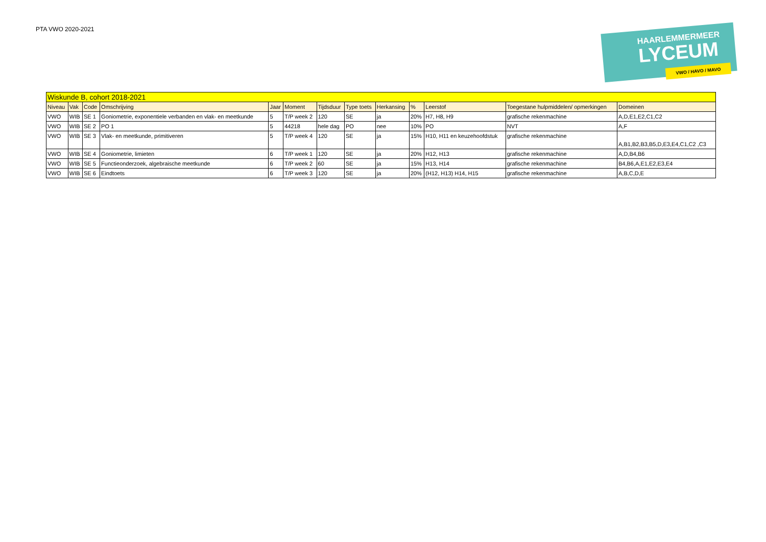PTA VWO 2020-2021
HAARLEMMERMEER
LYCEUM
VWO / HAVO / MAVO
| Wiskunde B, cohort 2018-2021 | | | | | | | | | | | | |
| Niveau | Vak | Code | Omschrijving | Jaar | Moment | Tijdsduur | Type toets | Herkansing | % | Leerstof | Toegestane hulpmiddelen/ opmerkingen | Domeinen |
| VWO | WIB | SE 1 | Goniometrie, exponentiele verbanden en vlak- en meetkunde | 5 | T/P week 2 | 120 | SE | ja | 20% | H7, H8, H9 | grafische rekenmachine | A,D,E1,E2,C1,C2 |
| VWO | WIB | SE 2 | PO 1 | 5 | 44218 | hele dag | PO | nee | 10% | PO | NVT | A,F |
| VWO | WIB | SE 3 | Vlak- en meetkunde, primitiveren | 5 | T/P week 4 | 120 | SE | ja | 15% | H10, H11 en keuzehoofdstuk | grafische rekenmachine | A,B1,B2,B3,B5,D,E3,E4,C1,C2 ,C3 |
| VWO | WIB | SE 4 | Goniometrie, limieten | 6 | T/P week 1 | 120 | SE | ja | 20% | H12, H13 | grafische rekenmachine | A,D,B4,B6 |
| VWO | WIB | SE 5 | Functieonderzoek, algebraische meetkunde | 6 | T/P week 2 | 60 | SE | ja | 15% | H13, H14 | grafische rekenmachine | B4,B6,A,E1,E2,E3,E4 |
| VWO | WIB | SE 6 | Eindtoets | 6 | T/P week 3 | 120 | SE | ja | 20% | (H12, H13) H14, H15 | grafische rekenmachine | A,B,C,D,E |